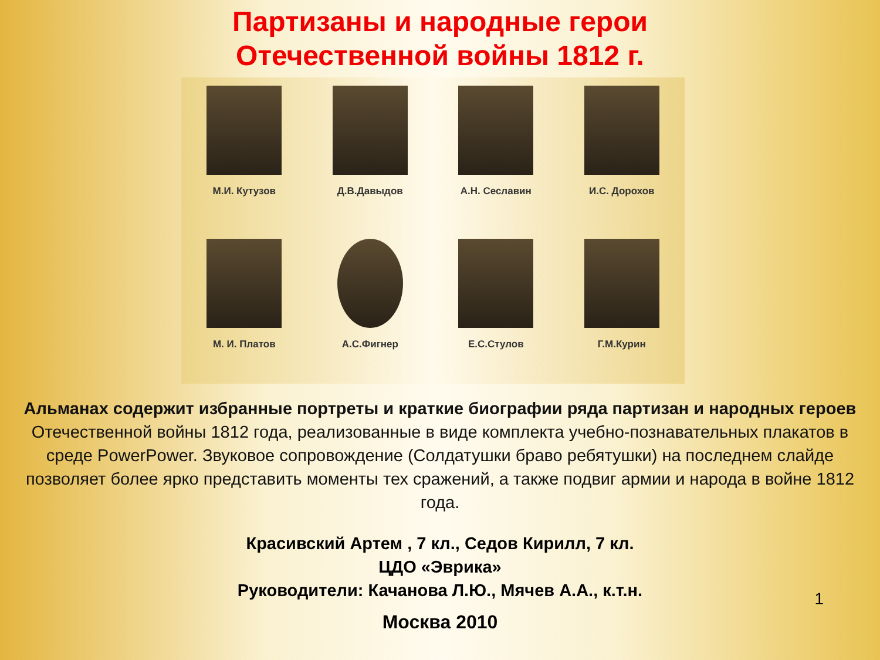Партизаны и народные герои
Отечественной войны 1812 г.
М.И. Кутузов
Д.В.Давыдов
А.Н. Сеславин
И.С. Дорохов
М. И. Платов
А.С.Фигнер
Е.С.Стулов
Г.М.Курин
Альманах содержит избранные портреты и краткие биографии ряда партизан и народных героев Отечественной войны 1812 года, реализованные в виде комплекта учебно-познавательных плакатов в среде PowerPower. Звуковое сопровождение (Солдатушки браво ребятушки) на последнем слайде позволяет более ярко представить моменты тех сражений, а также подвиг армии и народа в войне 1812 года.
Красивский Артем , 7 кл., Седов Кирилл, 7 кл.
ЦДО «Эврика»
Руководители: Качанова Л.Ю., Мячев А.А., к.т.н.
Москва 2010
1